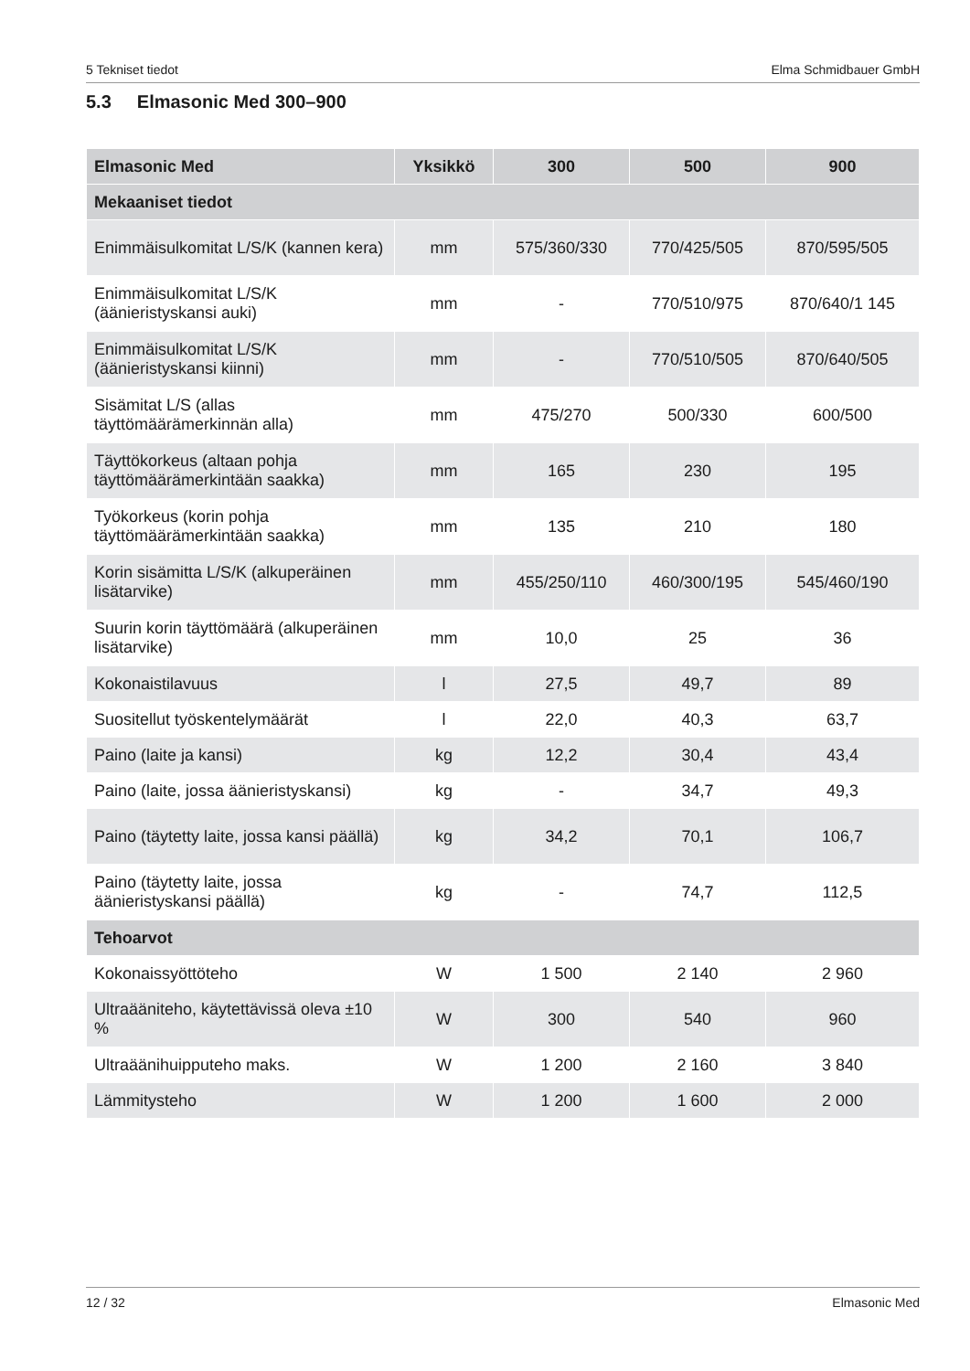5 Tekniset tiedot Elma Schmidbauer GmbH
5.3 Elmasonic Med 300–900
| Elmasonic Med | Yksikkö | 300 | 500 | 900 |
| --- | --- | --- | --- | --- |
| Mekaaniset tiedot | | | | |
| Enimmäisulkomitat L/S/K (kannen kera) | mm | 575/360/330 | 770/425/505 | 870/595/505 |
| Enimmäisulkomitat L/S/K (äänieristyskansi auki) | mm | - | 770/510/975 | 870/640/1 145 |
| Enimmäisulkomitat L/S/K (äänieristyskansi kiinni) | mm | - | 770/510/505 | 870/640/505 |
| Sisämitat L/S (allas täyttömäärämerkinnän alla) | mm | 475/270 | 500/330 | 600/500 |
| Täyttökorkeus (altaan pohja täyttömäärämerkintään saakka) | mm | 165 | 230 | 195 |
| Työkorkeus (korin pohja täyttömäärämerkintään saakka) | mm | 135 | 210 | 180 |
| Korin sisämitta L/S/K (alkuperäinen lisätarvike) | mm | 455/250/110 | 460/300/195 | 545/460/190 |
| Suurin korin täyttömäärä (alkuperäinen lisätarvike) | mm | 10,0 | 25 | 36 |
| Kokonaistilavuus | l | 27,5 | 49,7 | 89 |
| Suositellut työskentelymäärät | l | 22,0 | 40,3 | 63,7 |
| Paino (laite ja kansi) | kg | 12,2 | 30,4 | 43,4 |
| Paino (laite, jossa äänieristyskansi) | kg | - | 34,7 | 49,3 |
| Paino (täytetty laite, jossa kansi päällä) | kg | 34,2 | 70,1 | 106,7 |
| Paino (täytetty laite, jossa äänieristyskansi päällä) | kg | - | 74,7 | 112,5 |
| Tehoarvot | | | | |
| Kokonaissyöttöteho | W | 1 500 | 2 140 | 2 960 |
| Ultraääniteho, käytettävissä oleva ±10 % | W | 300 | 540 | 960 |
| Ultraäänihuipputeho maks. | W | 1 200 | 2 160 | 3 840 |
| Lämmitysteho | W | 1 200 | 1 600 | 2 000 |
12 / 32 Elmasonic Med